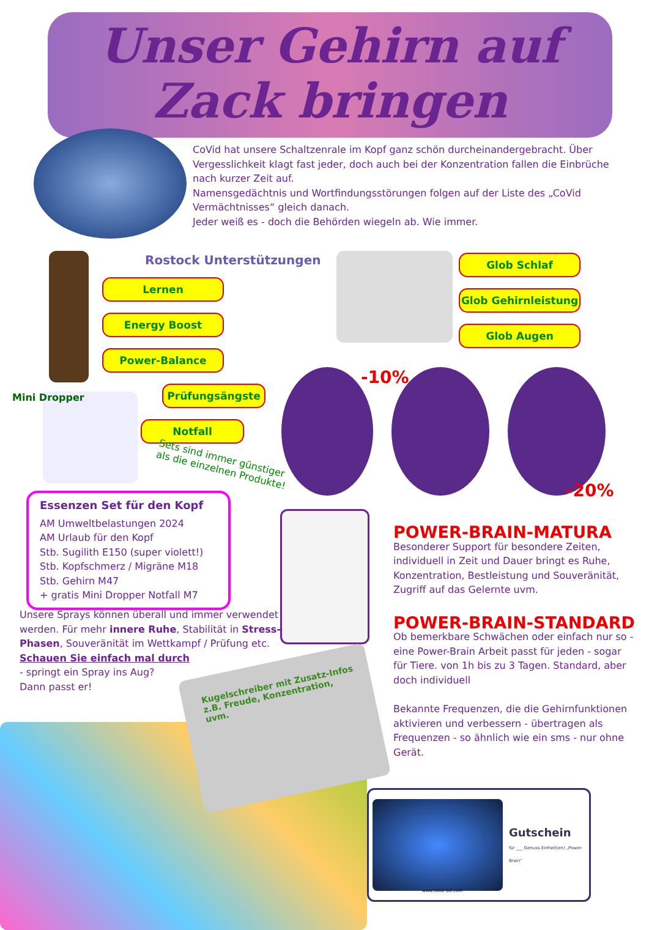Unser Gehirn auf Zack bringen
CoVid hat unsere Schaltzenrale im Kopf ganz schön durcheinandergebracht. Über Vergesslichkeit klagt fast jeder, doch auch bei der Konzentration fallen die Einbrüche nach kurzer Zeit auf.
Namensgedächtnis und Wortfindungsstörungen folgen auf der Liste des „CoVid Vermächtnisses“ gleich danach.
Jeder weiß es - doch die Behörden wiegeln ab. Wie immer.
Rostock Unterstützungen
Lernen
Energy Boost
Power-Balance
Mini Dropper
Prüfungsängste
Notfall
Sets sind immer günstiger
als die einzelnen Produkte!
Glob Schlaf
Glob Gehirnleistung
Glob Augen
-10%
-20%
Essenzen Set für den Kopf
AM Umweltbelastungen 2024
AM Urlaub für den Kopf
Stb. Sugilith E150 (super violett!)
Stb. Kopfschmerz / Migräne M18
Stb. Gehirn M47
+ gratis Mini Dropper Notfall M7
Unsere Sprays können überall und immer verwendet werden. Für mehr innere Ruhe, Stabilität in Stress-Phasen, Souveränität im Wettkampf / Prüfung etc.
Schauen Sie einfach mal durch
- springt ein Spray ins Aug?
Dann passt er!
Kugelschreiber mit Zusatz-Infos
z.B. Freude, Konzentration,
uvm.
POWER-BRAIN-MATURA
Besonderer Support für besondere Zeiten, individuell in Zeit und Dauer bringt es Ruhe, Konzentration, Bestleistung und Souveränität, Zugriff auf das Gelernte uvm.
POWER-BRAIN-STANDARD
Ob bemerkbare Schwächen oder einfach nur so - eine Power-Brain Arbeit passt für jeden - sogar für Tiere. von 1h bis zu 3 Tagen. Standard, aber doch individuell
Bekannte Frequenzen, die die Gehirnfunktionen aktivieren und verbessern - übertragen als Frequenzen - so ähnlich wie ein sms - nur ohne Gerät.
Gutschein
für ___ Genuss-Einheit(en) „Power-Brain“
www.Solid-Sol.com